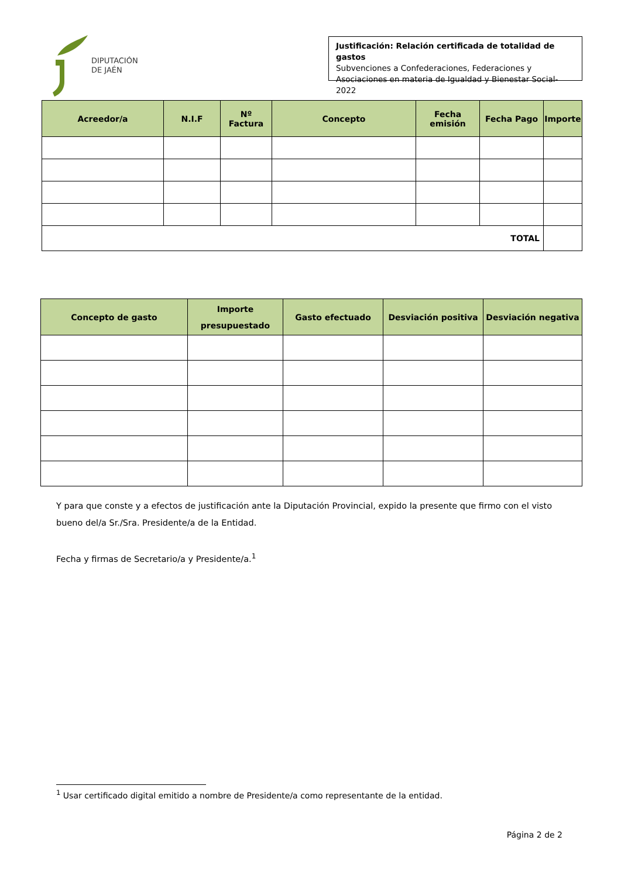DIPUTACIÓN
DE JAÉN
Justificación: Relación certificada de totalidad de gastos
Subvenciones a Confederaciones, Federaciones y
Asociaciones en materia de Igualdad y Bienestar Social-2022
| Acreedor/a | N.I.F | Nº Factura | Concepto | Fecha emisión | Fecha Pago | Importe |
| --- | --- | --- | --- | --- | --- | --- |
| TOTAL | | | | | | |
| Concepto de gasto | Importe presupuestado | Gasto efectuado | Desviación positiva | Desviación negativa |
| --- | --- | --- | --- | --- |
Y para que conste y a efectos de justificación ante la Diputación Provincial, expido la presente que firmo con el visto bueno del/a Sr./Sra. Presidente/a de la Entidad.
Fecha y firmas de Secretario/a y Presidente/a.<sup>1</sup>
<sup>1</sup> Usar certificado digital emitido a nombre de Presidente/a como representante de la entidad.
Página 2 de 2